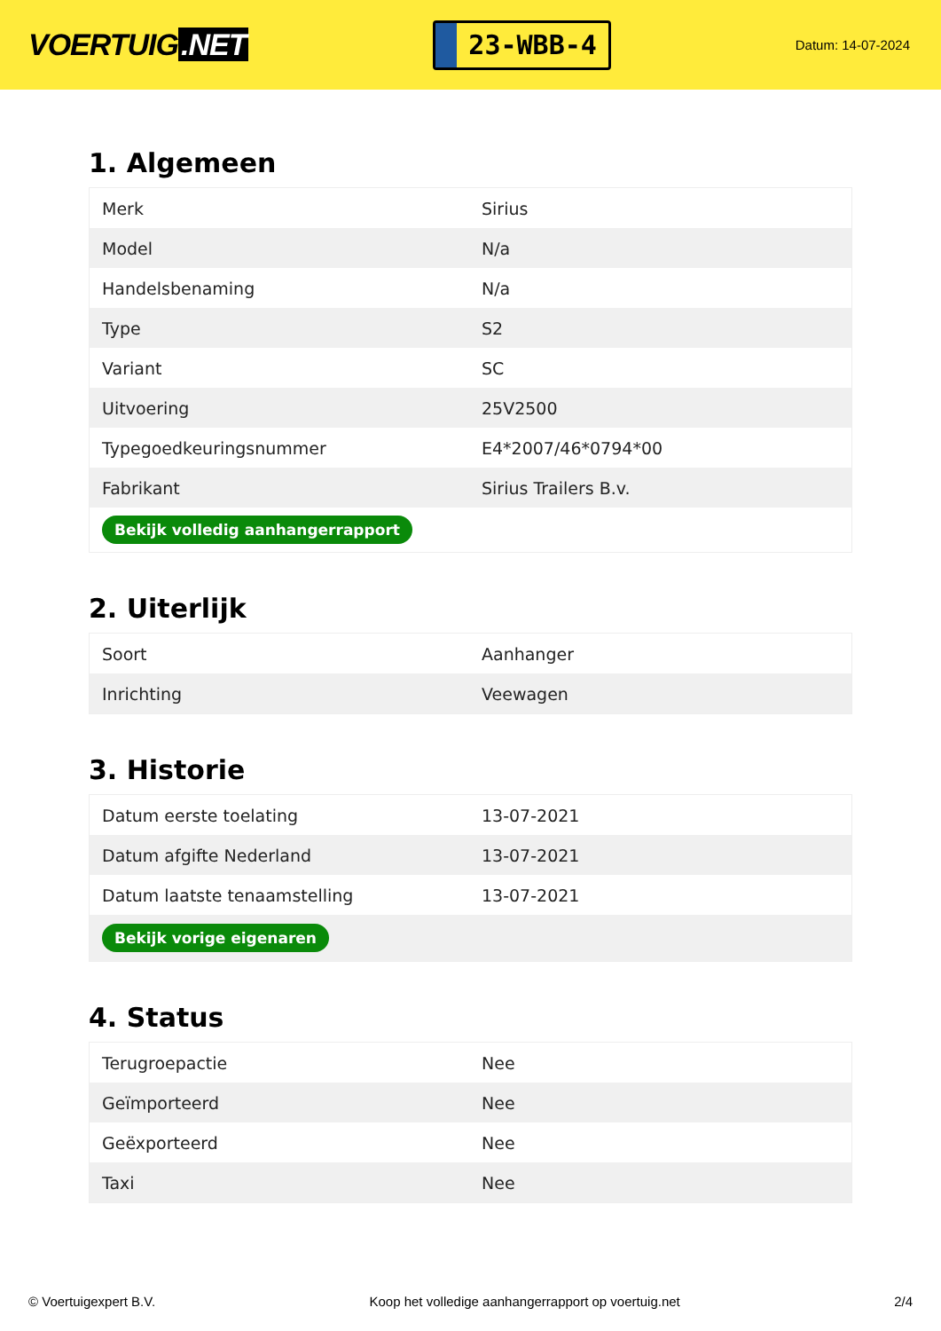VOERTUIG.NET
23-WBB-4
Datum: 14-07-2024
1. Algemeen
| Merk | Sirius |
| Model | N/a |
| Handelsbenaming | N/a |
| Type | S2 |
| Variant | SC |
| Uitvoering | 25V2500 |
| Typegoedkeuringsnummer | E4*2007/46*0794*00 |
| Fabrikant | Sirius Trailers B.v. |
| Bekijk volledig aanhangerrapport | |
2. Uiterlijk
| Soort | Aanhanger |
| Inrichting | Veewagen |
3. Historie
| Datum eerste toelating | 13-07-2021 |
| Datum afgifte Nederland | 13-07-2021 |
| Datum laatste tenaamstelling | 13-07-2021 |
| Bekijk vorige eigenaren | |
4. Status
| Terugroepactie | Nee |
| Geïmporteerd | Nee |
| Geëxporteerd | Nee |
| Taxi | Nee |
© Voertuigexpert B.V. Koop het volledige aanhangerrapport op voertuig.net 2/4